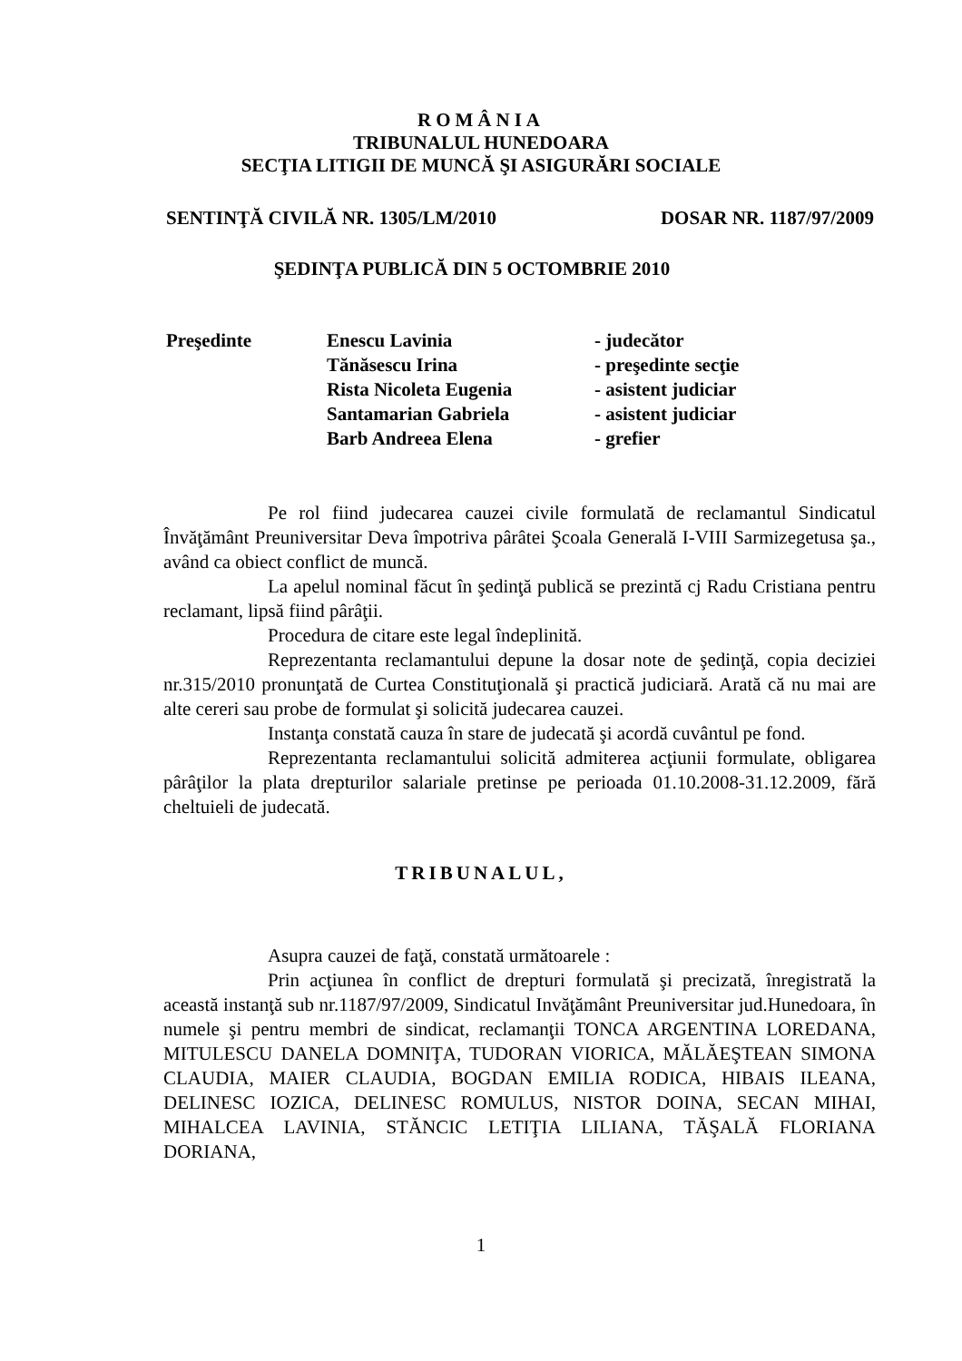ROMÂNIA
TRIBUNALUL HUNEDOARA
SECŢIA LITIGII DE MUNCĂ ŞI ASIGURĂRI SOCIALE
SENTINŢĂ CIVILĂ NR. 1305/LM/2010 DOSAR NR. 1187/97/2009
ŞEDINŢA PUBLICĂ DIN 5 OCTOMBRIE 2010
Preşedinte Enescu Lavinia - judecător
Tănăsescu Irina - preşedinte secţie
Rista Nicoleta Eugenia - asistent judiciar
Santamarian Gabriela - asistent judiciar
Barb Andreea Elena - grefier
Pe rol fiind judecarea cauzei civile formulată de reclamantul Sindicatul Învăţământ Preuniversitar Deva împotriva pârâtei Şcoala Generală I-VIII Sarmizegetusa şa., având ca obiect conflict de muncă.
La apelul nominal făcut în şedinţă publică se prezintă cj Radu Cristiana pentru reclamant, lipsă fiind pârâţii.
Procedura de citare este legal îndeplinită.
Reprezentanta reclamantului depune la dosar note de şedinţă, copia deciziei nr.315/2010 pronunţată de Curtea Constituţională şi practică judiciară. Arată că nu mai are alte cereri sau probe de formulat şi solicită judecarea cauzei.
Instanţa constată cauza în stare de judecată şi acordă cuvântul pe fond.
Reprezentanta reclamantului solicită admiterea acţiunii formulate, obligarea pârâţilor la plata drepturilor salariale pretinse pe perioada 01.10.2008-31.12.2009, fără cheltuieli de judecată.
TRIBUNALUL,
Asupra cauzei de faţă, constată următoarele :
Prin acţiunea în conflict de drepturi formulată şi precizată, înregistrată la această instanţă sub nr.1187/97/2009, Sindicatul Invăţământ Preuniversitar jud.Hunedoara, în numele şi pentru membri de sindicat, reclamanţii TONCA ARGENTINA LOREDANA, MITULESCU DANELA DOMNIŢA, TUDORAN VIORICA, MĂLĂEŞTEAN SIMONA CLAUDIA, MAIER CLAUDIA, BOGDAN EMILIA RODICA, HIBAIS ILEANA, DELINESC IOZICA, DELINESC ROMULUS, NISTOR DOINA, SECAN MIHAI, MIHALCEA LAVINIA, STĂNCIC LETIŢIA LILIANA, TĂŞALĂ FLORIANA DORIANA,
1